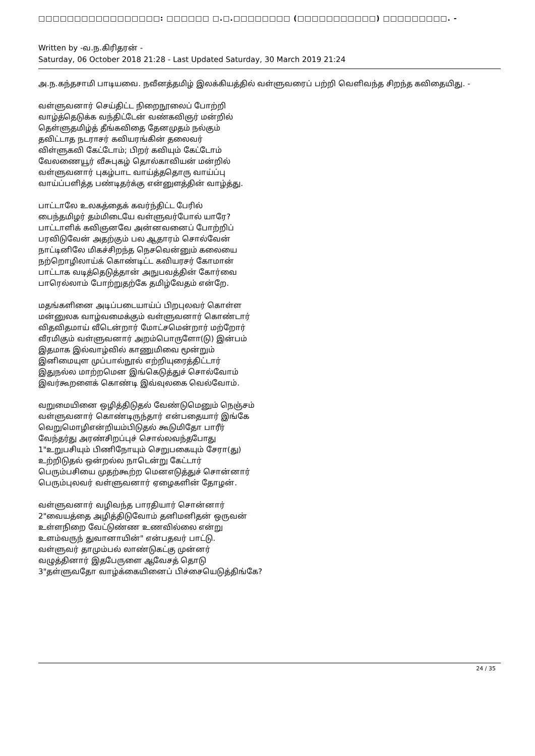□□□□□□□□□□□□□□□□□: □□□□□□ □.□.□□□□□□□□ (□□□□□□□□□□□) □□□□□□□□□. -
Written by -வ.ந.கிரிதரன் -
Saturday, 06 October 2018 21:28 - Last Updated Saturday, 30 March 2019 21:24
அ.ந.கந்தசாமி பாடியவை. நவீனத்தமிழ் இலக்கியத்தில் வள்ளுவரைப் பற்றி வெளிவந்த சிறந்த கவிதையிது. -
வள்ளுவனார் செய்திட்ட நிறைநூலைப் போற்றி
வாழ்த்தெடுக்க வந்திட்டேன் வண்கவிஞர் மன்றில்
தெள்ளுதமிழ்த் தீங்கவிதை தேனமுதம் நல்கும்
தவிட்டாத நடராசர் கவியரங்கின் தலைவர்
விள்ளுகவி கேட்டோம்; பிறர் கவியும் கேட்டோம்
வேலணையூர் வீசுபுகழ் தொல்காவியன் மன்றில்
வள்ளுவனார் புகழ்பாட வாய்த்ததொரு வாய்ப்பு
வாய்ப்பளித்த பண்டிதர்க்கு என்னுளத்தின் வாழ்த்து.
பாட்டாலே உலகத்தைக் கவர்ந்திட்ட பேரில்
பைந்தமிழர் தம்மிடையே வள்ளுவர்போல் யாரே?
பாட்டாளிக் கவிஞனவே அன்னவனைப் போற்றிப்
பரவிடுவேன் அதற்கும் பல ஆதாரம் சொல்வேன்
நாட்டினிலே மிகச்சிறந்த நெசவென்னும் கலையை
நற்றொழிலாய்க் கொண்டிட்ட கவியரசர் கோமான்
பாட்டாக வடித்தெடுத்தான் அநுபவத்தின் கோர்வை
பாரெல்லாம் போற்றுதற்கே தமிழ்வேதம் என்றே.
மதங்களினை அடிப்படையாய்ப் பிறபுலவர் கொள்ள
மன்னுலக வாழ்வமைக்கும் வள்ளுவனார் கொண்டார்
விதவிதமாய் வீடென்றார் மோட்சமென்றார் மற்றோர்
வீரமிகும் வள்ளுவனார் அறம்பொருளோ(டு) இன்பம்
இதமாக இல்வாழ்வில் காணுமிவை மூன்றும்
இனிமையுள முப்பால்நூல் எற்றியுரைத்திட்டார்
இதுநல்ல மாற்றமென இங்கெடுத்துச் சொல்வோம்
இவர்கூறளைக் கொண்டி இவ்வுலகை வெல்வோம்.
வறுமையினை ஒழித்திடுதல் வேண்டுமெனும் நெஞ்சம்
வள்ளுவனார் கொண்டிருந்தார் என்பதையார் இங்கே
வெறுமொழிஎன்றியம்பிடுதல் கூடுமிதோ பாரீர்
வேந்தர்து அரண்சிறப்புச் சொல்லவந்தபோது
1"உறுபசியும் பிணிநோயும் செறுபகையும் சேரா(து)
உற்றிடுதல் ஒன்றல்ல நாடென்று கேட்டார்
பெரும்பசியை முதற்கூற்ற மெனஎடுத்துச் சொன்னார்
பெரும்புலவர் வள்ளுவனார் ஏழைகளின் தோழன்.
வள்ளுவனார் வழிவந்த பாரதியார் சொன்னார்
2"வையத்தை அழித்திடுவோம் தனிமனிதன் ஒருவன்
உள்ளநிறை வேட்டுண்ண உணவில்லை என்று
உளம்வருந் துவானாயின்" என்பதவர் பாட்டு.
வள்ளுவர் தாமும்பல் லாண்டுகட்கு முன்னர்
வழுத்தினார் இதபேருளை ஆவேசத் தொடு
3"தள்ளுவதோ வாழ்க்கையினைப் பிச்சையெடுத்திங்கே?
24 / 35